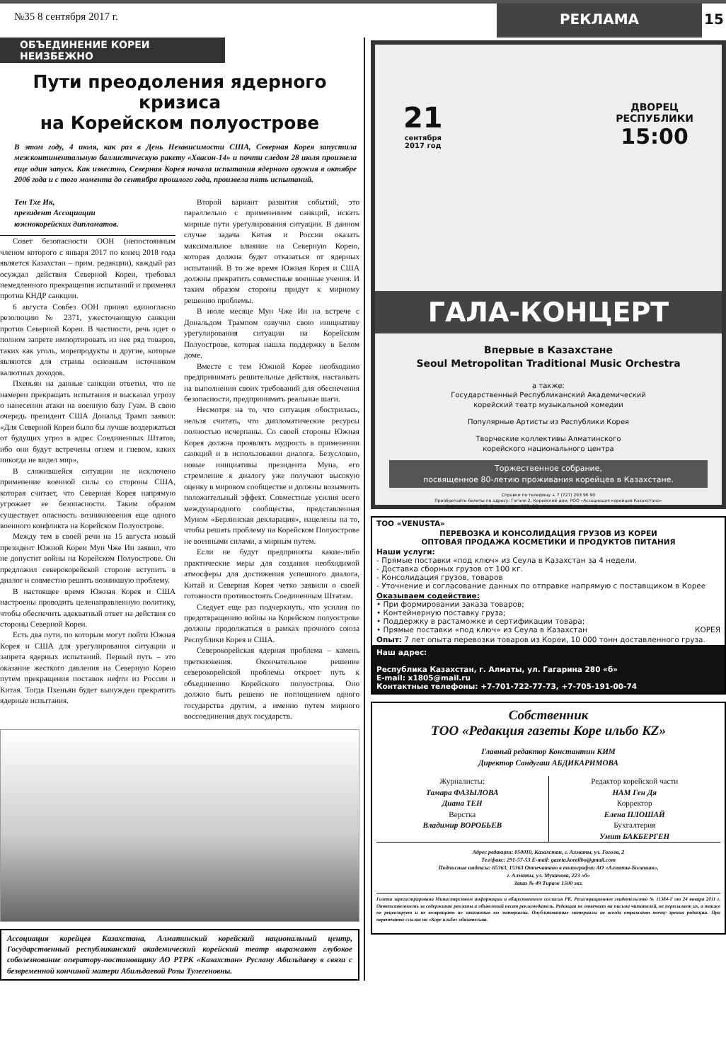№35 8 сентября 2017 г.
РЕКЛАМА 15
ОБЪЕДИНЕНИЕ КОРЕИ НЕИЗБЕЖНО
Пути преодоления ядерного кризиса
на Корейском полуострове
В этом году, 4 июля, как раз в День Независимости США, Северная Корея запустила межконтинентальную баллистическую ракету «Хвасон-14» и почти следом 28 июля произвела еще один запуск. Как известно, Северная Корея начала испытания ядерного оружия в октябре 2006 года и с того момента до сентября прошлого года, произвела пять испытаний.
Тен Тхе Ик,
президент Ассоциации
южнокорейских дипломатов.
Совет безопасности ООН (непостоянным членом которого с января 2017 по конец 2018 года является Казахстан – прим. редакции), каждый раз осуждал действия Северной Кореи, требовал немедленного прекращения испытаний и применял против КНДР санкции.
6 августа Совбез ООН принял единогласно резолюцию № 2371, ужесточающую санкции против Северной Кореи. В частности, речь идет о полном запрете импортировать из нее ряд товаров, таких как уголь, морепродукты и другие, которые являются для страны основным источником валютных доходов.
Пхеньян на данные санкции ответил, что не намерен прекращать испытания и высказал угрозу о нанесении атаки на военную базу Гуам. В свою очередь президент США Дональд Трамп заявил: «Для Северной Кореи было бы лучше воздержаться от будущих угроз в адрес Соединенных Штатов, ибо они будут встречены огнем и гневом, каких никогда не видел мир».
В сложившейся ситуации не исключено применение военной силы со стороны США, которая считает, что Северная Корея напрямую угрожает ее безопасности. Таким образом существует опасность возникновения еще одного военного конфликта на Корейском Полуострове.
Между тем в своей речи на 15 августа новый президент Южной Кореи Мун Чже Ин заявил, что не допустит войны на Корейском Полуострове. Он предложил северокорейской стороне вступить в диалог и совместно решить возникшую проблему.
В настоящее время Южная Корея и США настроены проводить целенаправленную политику, чтобы обеспечить адекватный ответ на действия со стороны Северной Кореи.
Есть два пути, по которым могут пойти Южная Корея и США для урегулирования ситуации и запрета ядерных испытаний. Первый путь – это оказание жесткого давления на Северную Корею путем прекращения поставок нефти из России и Китая. Тогда Пхеньян будет вынужден прекратить ядерные испытания.
Второй вариант развития событий, это параллельно с применением санкций, искать мирные пути урегулирования ситуации. В данном случае задача Китая и России оказать максимальное влияние на Северную Корею, которая должна будет отказаться от ядерных испытаний. В то же время Южная Корея и США должны прекратить совместные военные учения. И таким образом стороны придут к мирному решению проблемы.
В июле месяце Мун Чже Ин на встрече с Дональдом Трампом озвучил свою инициативу урегулирования ситуации на Корейском Полуострове, которая нашла поддержку в Белом доме.
Вместе с тем Южной Корее необходимо предпринимать решительные действия, настаивать на выполнении своих требований для обеспечения безопасности, предпринимать реальные шаги.
Несмотря на то, что ситуация обострилась, нельзя считать, что дипломатические ресурсы полностью исчерпаны. Со своей стороны Южная Корея должна проявлять мудрость в применении санкций и в использовании диалога. Безусловно, новые инициативы президента Муна, его стремление к диалогу уже получают высокую оценку в мировом сообществе и должны возымеить положительный эффект. Совместные усилия всего международного сообщества, представленная Муном «Берлинская декларация», нацелены на то, чтобы решать проблему на Корейском Полуострове не военными силами, а мирным путем.
Если не будут предприняты какие-либо практические меры для создания необходимой атмосферы для достижения успешного диалога, Китай и Северная Корея четко заявили о своей готовности противостоять Соединенным Штатам.
Следует еще раз подчеркнуть, что усилия по предотвращению войны на Корейском полуострове должны продолжаться в рамках прочного союза Республики Корея и США.
Северокорейская ядерная проблема – камень преткновения. Окончательное решение северокорейской проблемы откроет путь к объединению Корейского полуострова. Оно должно быть решено не поглощением одного государства другим, а именно путем мирного воссоединения двух государств.
Ассоциация корейцев Казахстана, Алматинский корейский национальный центр, Государственный республиканский академический корейский театр выражают глубокое соболезнование оператору-постановщику АО РТРК «Казахстан» Руслану Абильдаеву в связи с безвременной кончиной матери Абильдаевой Розы Тулегеновны.
21
сентября
2017 год
ДВОРЕЦ
РЕСПУБЛИКИ
15:00
ГАЛА-КОНЦЕРТ
Впервые в Казахстане
Seoul Metropolitan Traditional Music Orchestra
а также:
Государственный Республиканский Академический
корейский театр музыкальной комедии
Популярные Артисты из Республики Корея
Творческие коллективы Алматинского
корейского национального центра
Торжественное собрание,
посвященное 80-летию проживания корейцев в Казахстане.
Справки по телефону + 7 (727) 293 96 90
Приобретайте билеты по адресу: Гоголя 2, Корейский дом, РОО «Ассоциация корейцев Казахстана»
Байтурсынова 145, 2 этаж, офис 203, ОО «Алматинский корейский национальный центр».
ТОО «VENUSTA»
ПЕРЕВОЗКА И КОНСОЛИДАЦИЯ ГРУЗОВ ИЗ КОРЕИ
ОПТОВАЯ ПРОДАЖА КОСМЕТИКИ И ПРОДУКТОВ ПИТАНИЯ
Наши услуги:
- Прямые поставки «под ключ» из Сеула в Казахстан за 4 недели.
- Доставка сборных грузов от 100 кг.
- Консолидация грузов, товаров
- Уточнение и согласование данных по отправке напрямую с поставщиком в Корее
Оказываем содействие:
• При формировании заказа товаров;
• Контейнерную поставку груза;
• Поддержку в растаможке и сертификации товара;
• Прямые поставки «под ключ» из Сеула в Казахстан КОРЕЯ
Опыт: 7 лет опыта перевозки товаров из Кореи, 10 000 тонн доставленного груза.
Наш адрес:
Республика Казахстан, г. Алматы, ул. Гагарина 280 «б»
E-mail: x1805@mail.ru
Контактные телефоны: +7-701-722-77-73, +7-705-191-00-74
Собственник
ТОО «Редакция газеты Коре ильбо KZ»
Главный редактор Константин КИМ
Директор Сандугаш АБДИКАРИМОВА
Журналисты:
Тамара ФАЗЫЛОВА
Диана ТЕН
Верстка
Владимир ВОРОБЬЕВ
Редактор корейской части
НАМ Ген Дя
Корректор
Елена ПЛОШАЙ
Бухгалтерия
Умит БАКБЕРГЕН
Адрес редакции: 050010, Казахстан, г. Алматы, ул. Гоголя, 2
Тел/факс: 291-57-53 E-mail: gazeta.koreilbo@gmail.com
Подписные индексы: 65363, 15363 Отпечатано в типографии АО «Алматы-Болашак»,
г. Алматы, ул. Муканова, 223 «б»
Заказ № 49 Тираж 1500 экз.
Газета зарегистрирована Министерством информации и общественного согласия РК. Регистрационное свидетельство № 11384-Г от 24 января 2011 г. Ответственность за содержание рекламы и объявлений несет рекламодатель. Редакция не отвечает на письма читателей, не пересылает их, а также не рецензирует и не возвращает не заказанные ею материалы. Опубликованные материалы не всегда отражают точку зрения редакции. При перепечатке ссылка на «Коре ильбо» обязательна.